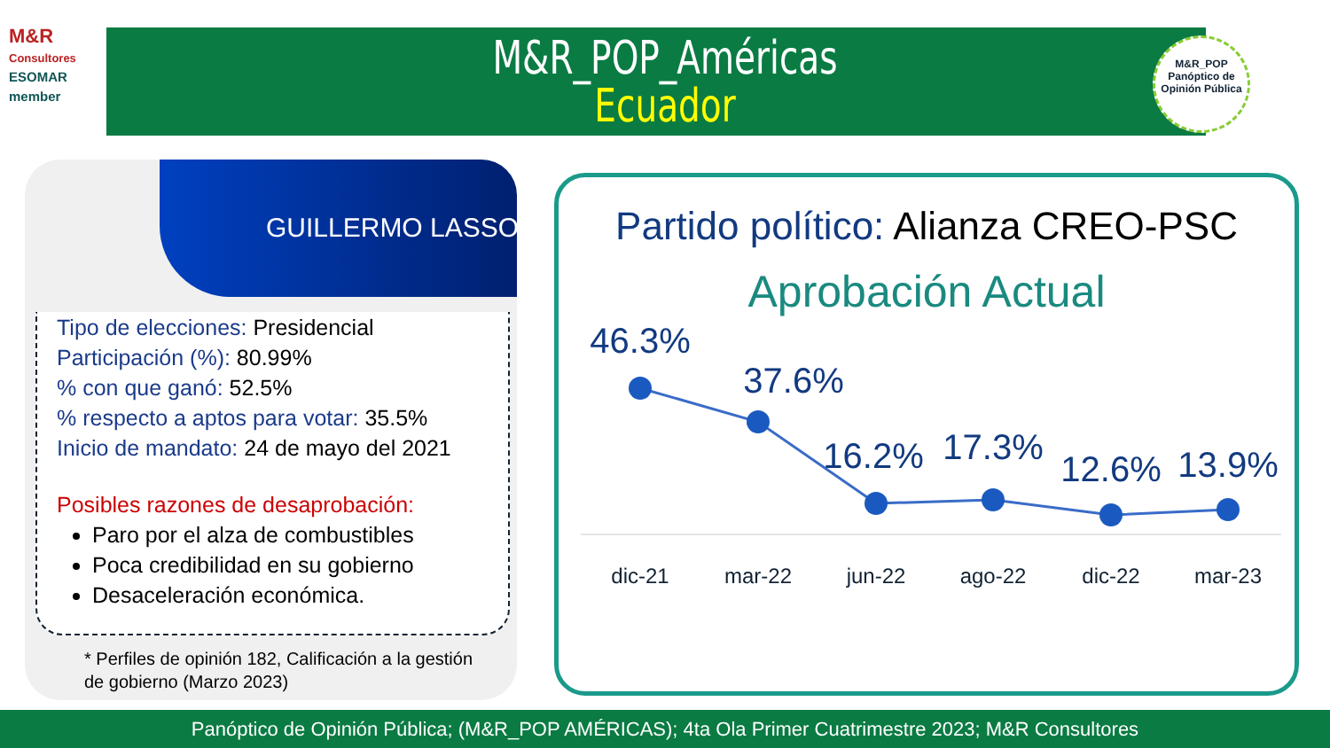M&R
Consultores
ESOMAR member
M&R_POP_Américas
Ecuador
M&R_POP
Panóptico de Opinión Pública
GUILLERMO LASSO
Tipo de elecciones: Presidencial
Participación (%): 80.99%
% con que ganó: 52.5%
% respecto a aptos para votar: 35.5%
Inicio de mandato: 24 de mayo del 2021
Posibles razones de desaprobación:
Paro por el alza de combustibles
Poca credibilidad en su gobierno
Desaceleración económica.
* Perfiles de opinión 182, Calificación a la gestión de gobierno (Marzo 2023)
Partido político: Alianza CREO-PSC
Aprobación Actual
46.3%
37.6%
16.2%
17.3%
12.6%
13.9%
dic-21
mar-22
jun-22
ago-22
dic-22
mar-23
Panóptico de Opinión Pública; (M&R_POP AMÉRICAS); 4ta Ola Primer Cuatrimestre 2023; M&R Consultores